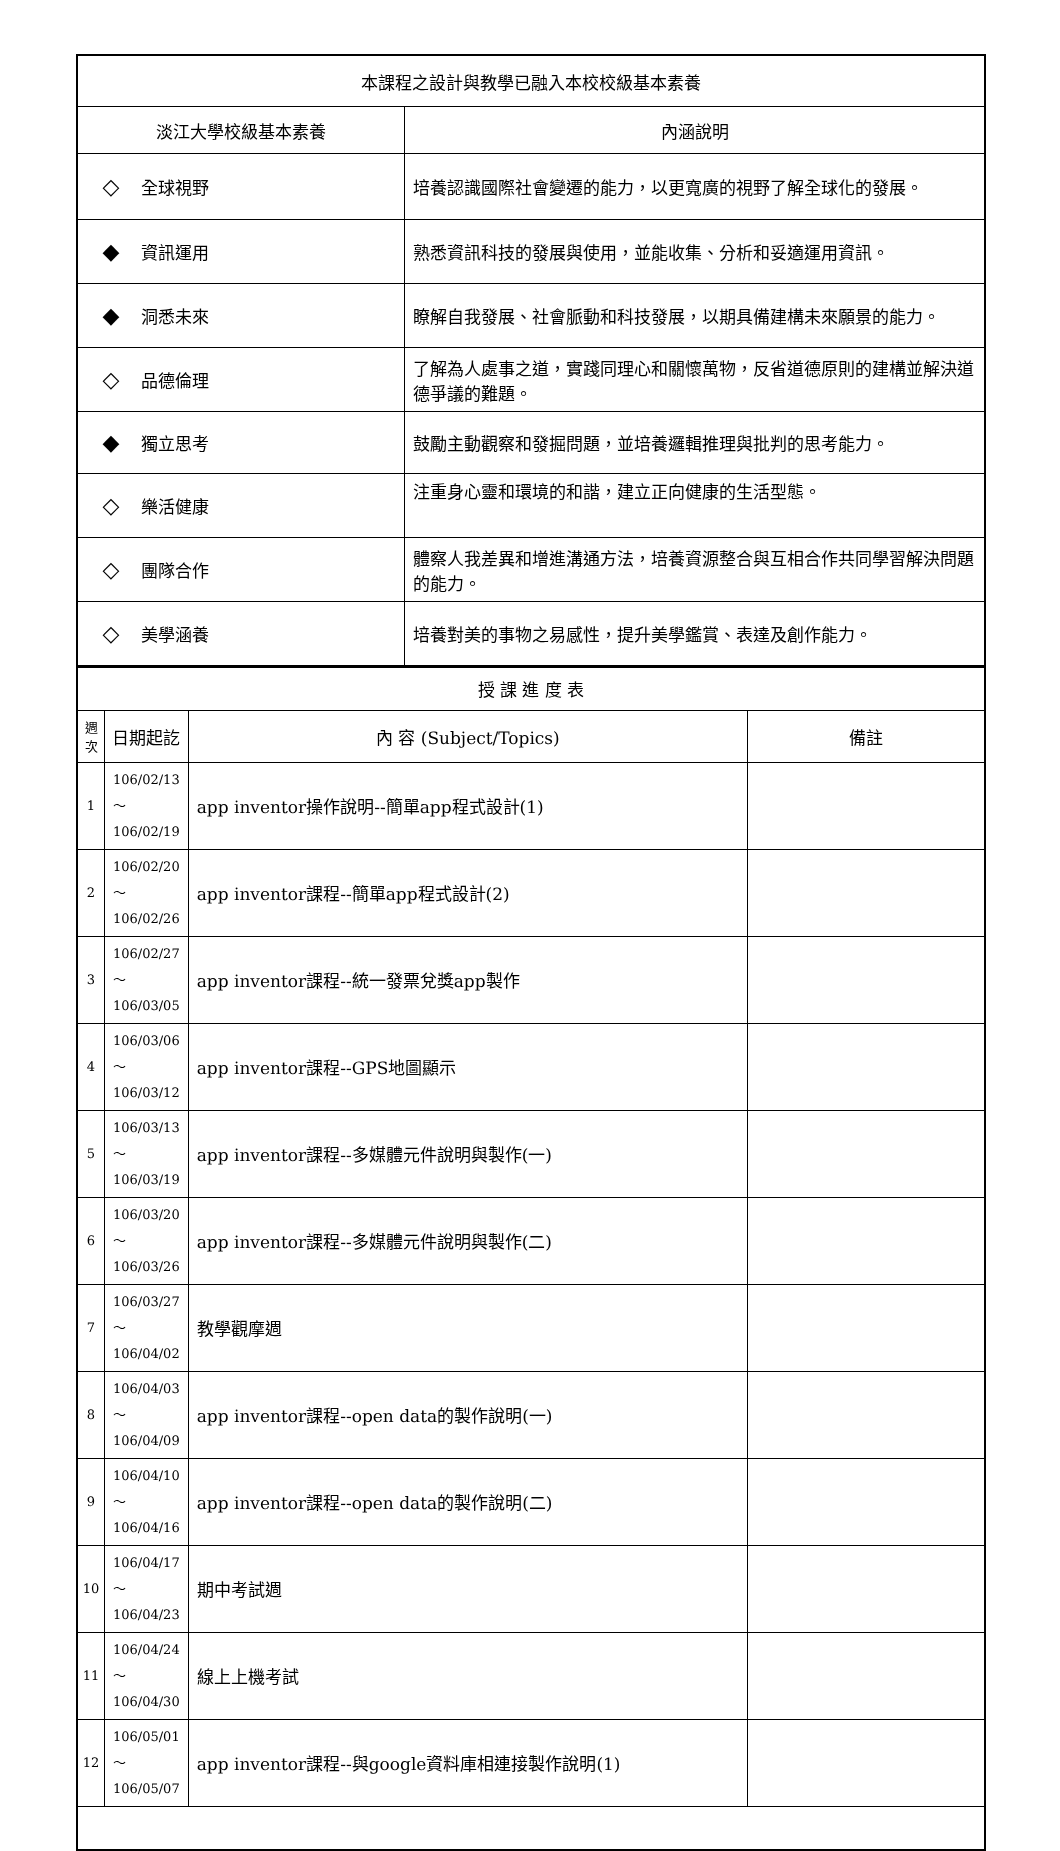| 本課程之設計與教學已融入本校校級基本素養 | |
| --- | --- |
| 淡江大學校級基本素養 | 內涵說明 |
| ◇ 全球視野 | 培養認識國際社會變遷的能力，以更寬廣的視野了解全球化的發展。 |
| ◆ 資訊運用 | 熟悉資訊科技的發展與使用，並能收集、分析和妥適運用資訊。 |
| ◆ 洞悉未來 | 瞭解自我發展、社會脈動和科技發展，以期具備建構未來願景的能力。 |
| ◇ 品德倫理 | 了解為人處事之道，實踐同理心和關懷萬物，反省道德原則的建構並解決道德爭議的難題。 |
| ◆ 獨立思考 | 鼓勵主動觀察和發掘問題，並培養邏輯推理與批判的思考能力。 |
| ◇ 樂活健康 | 注重身心靈和環境的和諧，建立正向健康的生活型態。 |
| ◇ 團隊合作 | 體察人我差異和增進溝通方法，培養資源整合與互相合作共同學習解決問題的能力。 |
| ◇ 美學涵養 | 培養對美的事物之易感性，提升美學鑑賞、表達及創作能力。 |
| 授 課 進 度 表 | | | |
| --- | --- | --- | --- |
| 週次 | 日期起訖 | 內 容 (Subject/Topics) | 備註 |
| 1 | 106/02/13～ 106/02/19 | app inventor操作說明--簡單app程式設計(1) | |
| 2 | 106/02/20～ 106/02/26 | app inventor課程--簡單app程式設計(2) | |
| 3 | 106/02/27～ 106/03/05 | app inventor課程--統一發票兌獎app製作 | |
| 4 | 106/03/06～ 106/03/12 | app inventor課程--GPS地圖顯示 | |
| 5 | 106/03/13～ 106/03/19 | app inventor課程--多媒體元件說明與製作(一) | |
| 6 | 106/03/20～ 106/03/26 | app inventor課程--多媒體元件說明與製作(二) | |
| 7 | 106/03/27～ 106/04/02 | 教學觀摩週 | |
| 8 | 106/04/03～ 106/04/09 | app inventor課程--open data的製作說明(一) | |
| 9 | 106/04/10～ 106/04/16 | app inventor課程--open data的製作說明(二) | |
| 10 | 106/04/17～ 106/04/23 | 期中考試週 | |
| 11 | 106/04/24～ 106/04/30 | 線上上機考試 | |
| 12 | 106/05/01～ 106/05/07 | app inventor課程--與google資料庫相連接製作說明(1) | |